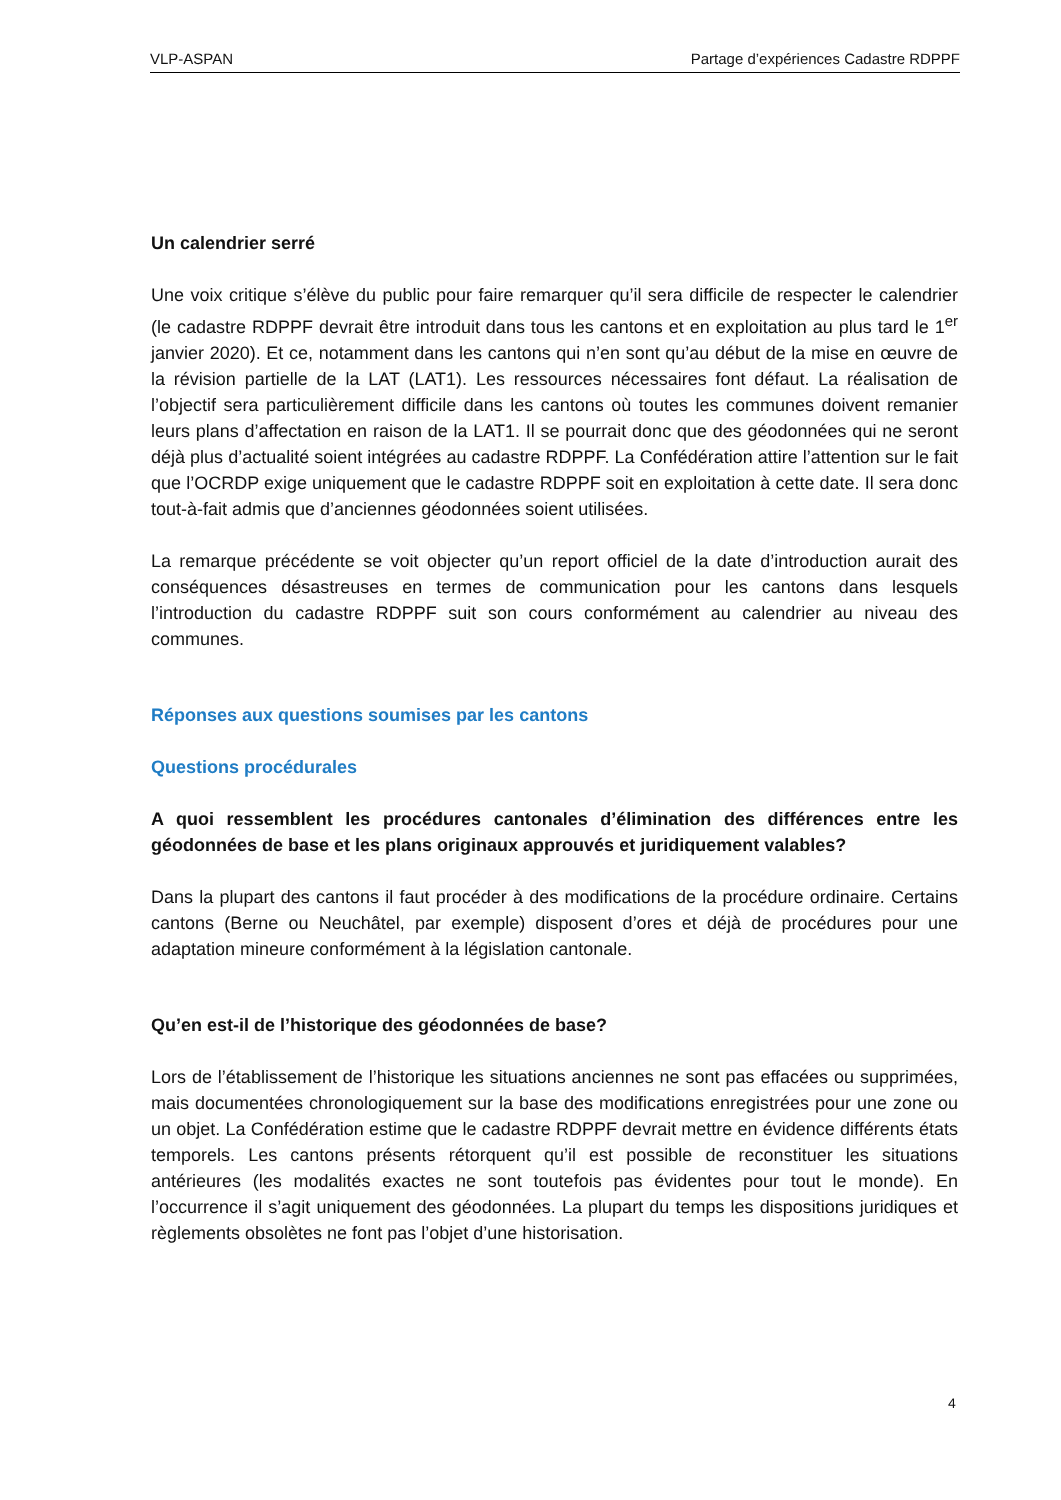VLP-ASPAN Partage d’expériences Cadastre RDPPF
Un calendrier serré
Une voix critique s’élève du public pour faire remarquer qu’il sera difficile de respecter le calendrier (le cadastre RDPPF devrait être introduit dans tous les cantons et en exploitation au plus tard le 1<sup>er</sup> janvier 2020). Et ce, notamment dans les cantons qui n’en sont qu’au début de la mise en œuvre de la révision partielle de la LAT (LAT1). Les ressources nécessaires font défaut. La réalisation de l’objectif sera particulièrement difficile dans les cantons où toutes les communes doivent remanier leurs plans d’affectation en raison de la LAT1. Il se pourrait donc que des géodonnées qui ne seront déjà plus d’actualité soient intégrées au cadastre RDPPF. La Confédération attire l’attention sur le fait que l’OCRDP exige uniquement que le cadastre RDPPF soit en exploitation à cette date. Il sera donc tout-à-fait admis que d’anciennes géodonnées soient utilisées.
La remarque précédente se voit objecter qu’un report officiel de la date d’introduction aurait des conséquences désastreuses en termes de communication pour les cantons dans lesquels l’introduction du cadastre RDPPF suit son cours conformément au calendrier au niveau des communes.
Réponses aux questions soumises par les cantons
Questions procédurales
A quoi ressemblent les procédures cantonales d’élimination des différences entre les géodonnées de base et les plans originaux approuvés et juridiquement valables?
Dans la plupart des cantons il faut procéder à des modifications de la procédure ordinaire. Certains cantons (Berne ou Neuchâtel, par exemple) disposent d’ores et déjà de procédures pour une adaptation mineure conformément à la législation cantonale.
Qu’en est-il de l’historique des géodonnées de base?
Lors de l’établissement de l’historique les situations anciennes ne sont pas effacées ou supprimées, mais documentées chronologiquement sur la base des modifications enregistrées pour une zone ou un objet. La Confédération estime que le cadastre RDPPF devrait mettre en évidence différents états temporels. Les cantons présents rétorquent qu’il est possible de reconstituer les situations antérieures (les modalités exactes ne sont toutefois pas évidentes pour tout le monde). En l’occurrence il s’agit uniquement des géodonnées. La plupart du temps les dispositions juridiques et règlements obsolètes ne font pas l’objet d’une historisation.
4